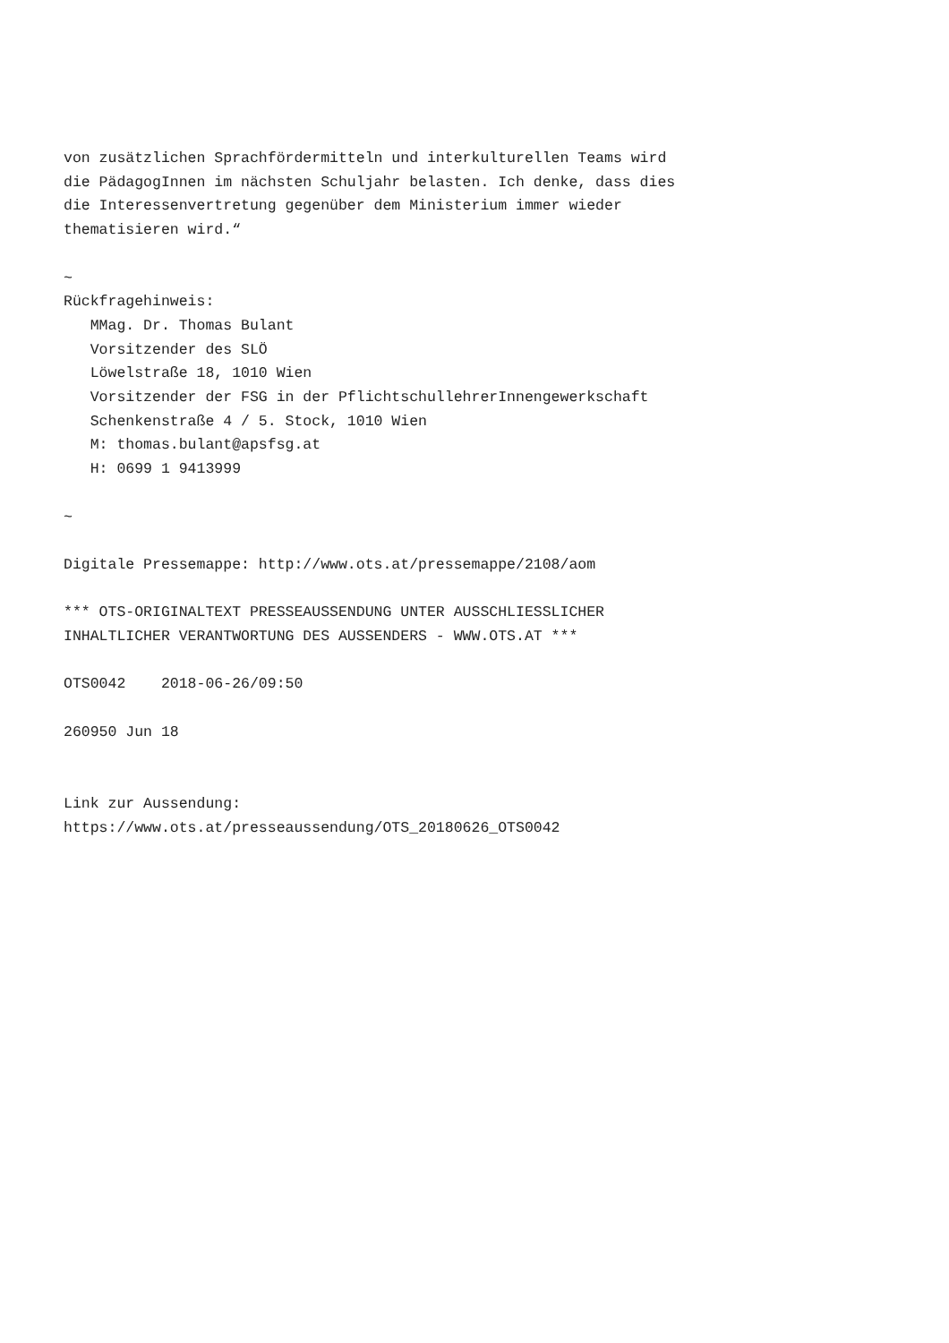von zusätzlichen Sprachfördermitteln und interkulturellen Teams wird
die PädagogInnen im nächsten Schuljahr belasten. Ich denke, dass dies
die Interessenvertretung gegenüber dem Ministerium immer wieder
thematisieren wird.“

~
Rückfragehinweis:
   MMag. Dr. Thomas Bulant
   Vorsitzender des SLÖ
   Löwelstraße 18, 1010 Wien
   Vorsitzender der FSG in der PflichtschullehrerInnengewerkschaft
   Schenkenstraße 4 / 5. Stock, 1010 Wien
   M: thomas.bulant@apsfsg.at
   H: 0699 1 9413999

~

Digitale Pressemappe: http://www.ots.at/pressemappe/2108/aom

*** OTS-ORIGINALTEXT PRESSEAUSSENDUNG UNTER AUSSCHLIESSLICHER
INHALTLICHER VERANTWORTUNG DES AUSSENDERS - WWW.OTS.AT ***

OTS0042    2018-06-26/09:50

260950 Jun 18


Link zur Aussendung:
https://www.ots.at/presseaussendung/OTS_20180626_OTS0042